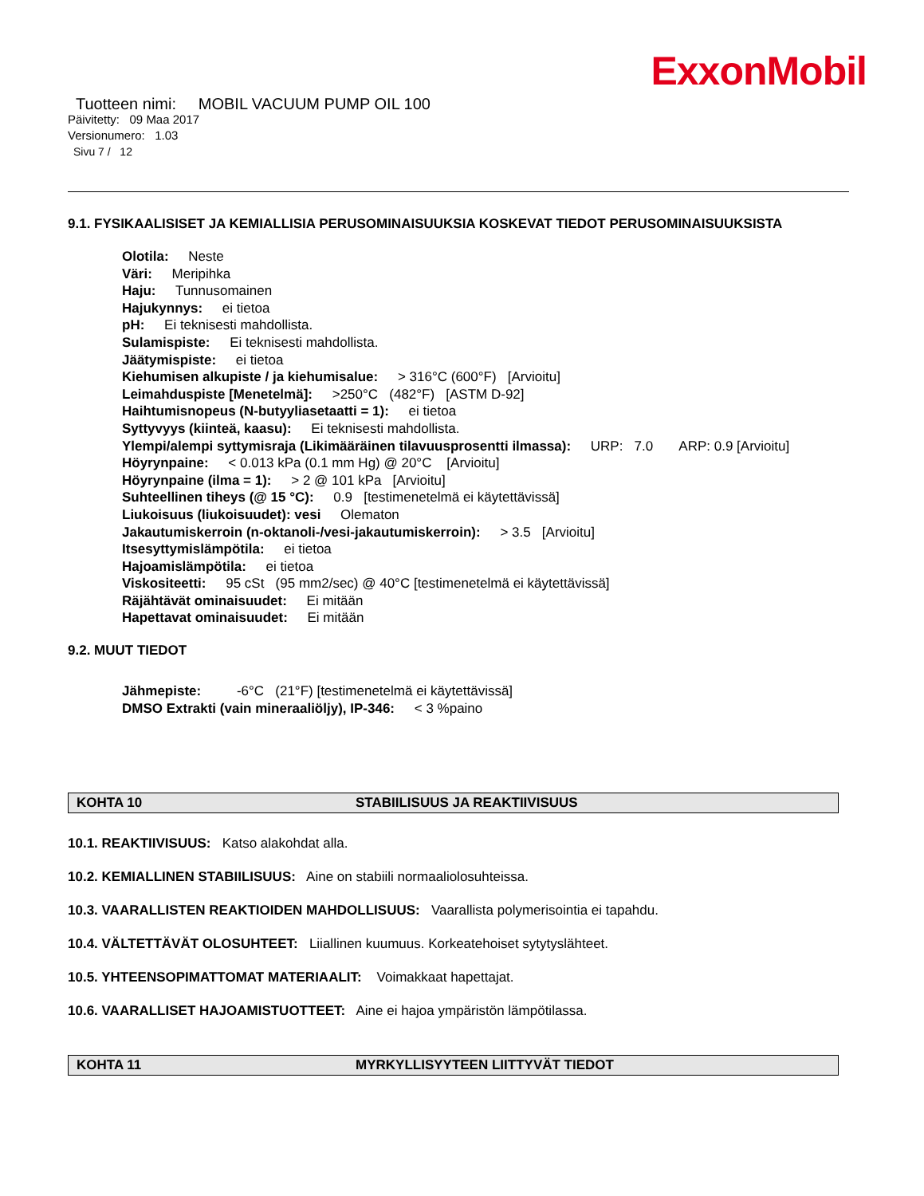ExxonMobil
Tuotteen nimi: MOBIL VACUUM PUMP OIL 100
Päivitetty: 09 Maa 2017
Versionumero: 1.03
Sivu 7 / 12
9.1. FYSIKAALISISET JA KEMIALLISIA PERUSOMINAISUUKSIA KOSKEVAT TIEDOT PERUSOMINAISUUKSISTA
Olotila: Neste
Väri: Meripihka
Haju: Tunnusomainen
Hajukynnys: ei tietoa
pH: Ei teknisesti mahdollista.
Sulamispiste: Ei teknisesti mahdollista.
Jäätymispiste: ei tietoa
Kiehumisen alkupiste / ja kiehumisalue: > 316°C (600°F) [Arvioitu]
Leimahduspiste [Menetelmä]: >250°C (482°F) [ASTM D-92]
Haihtumisnopeus (N-butyyliasetaatti = 1): ei tietoa
Syttyvyys (kiinteä, kaasu): Ei teknisesti mahdollista.
Ylempi/alempi syttymisraja (Likimääräinen tilavuusprosentti ilmassa): URP: 7.0 ARP: 0.9 [Arvioitu]
Höyrynpaine: < 0.013 kPa (0.1 mm Hg) @ 20°C [Arvioitu]
Höyrynpaine (ilma = 1): > 2 @ 101 kPa [Arvioitu]
Suhteellinen tiheys (@ 15 °C): 0.9 [testimenetelmä ei käytettävissä]
Liukoisuus (liukoisuudet): vesi Olematon
Jakautumiskerroin (n-oktanoli-/vesi-jakautumiskerroin): > 3.5 [Arvioitu]
Itsesyttymislämpötila: ei tietoa
Hajoamislämpötila: ei tietoa
Viskositeetti: 95 cSt (95 mm2/sec) @ 40°C [testimenetelmä ei käytettävissä]
Räjähtävät ominaisuudet: Ei mitään
Hapettavat ominaisuudet: Ei mitään
9.2. MUUT TIEDOT
Jähmepiste: -6°C (21°F) [testimenetelmä ei käytettävissä]
DMSO Extrakti (vain mineraaliöljy), IP-346: < 3 %paino
KOHTA 10 STABIILISUUS JA REAKTIIVISUUS
10.1. REAKTIIVISUUS: Katso alakohdat alla.
10.2. KEMIALLINEN STABIILISUUS: Aine on stabiili normaaliolosuhteissa.
10.3. VAARALLISTEN REAKTIOIDEN MAHDOLLISUUS: Vaarallista polymerisointia ei tapahdu.
10.4. VÄLTETTÄVÄT OLOSUHTEET: Liiallinen kuumuus. Korkeatehoiset sytytyslähteet.
10.5. YHTEENSOPIMATTOMAT MATERIAALIT: Voimakkaat hapettajat.
10.6. VAARALLISET HAJOAMISTUOTTEET: Aine ei hajoa ympäristön lämpötilassa.
KOHTA 11 MYRKYLLISYYTEEN LIITTYVÄT TIEDOT